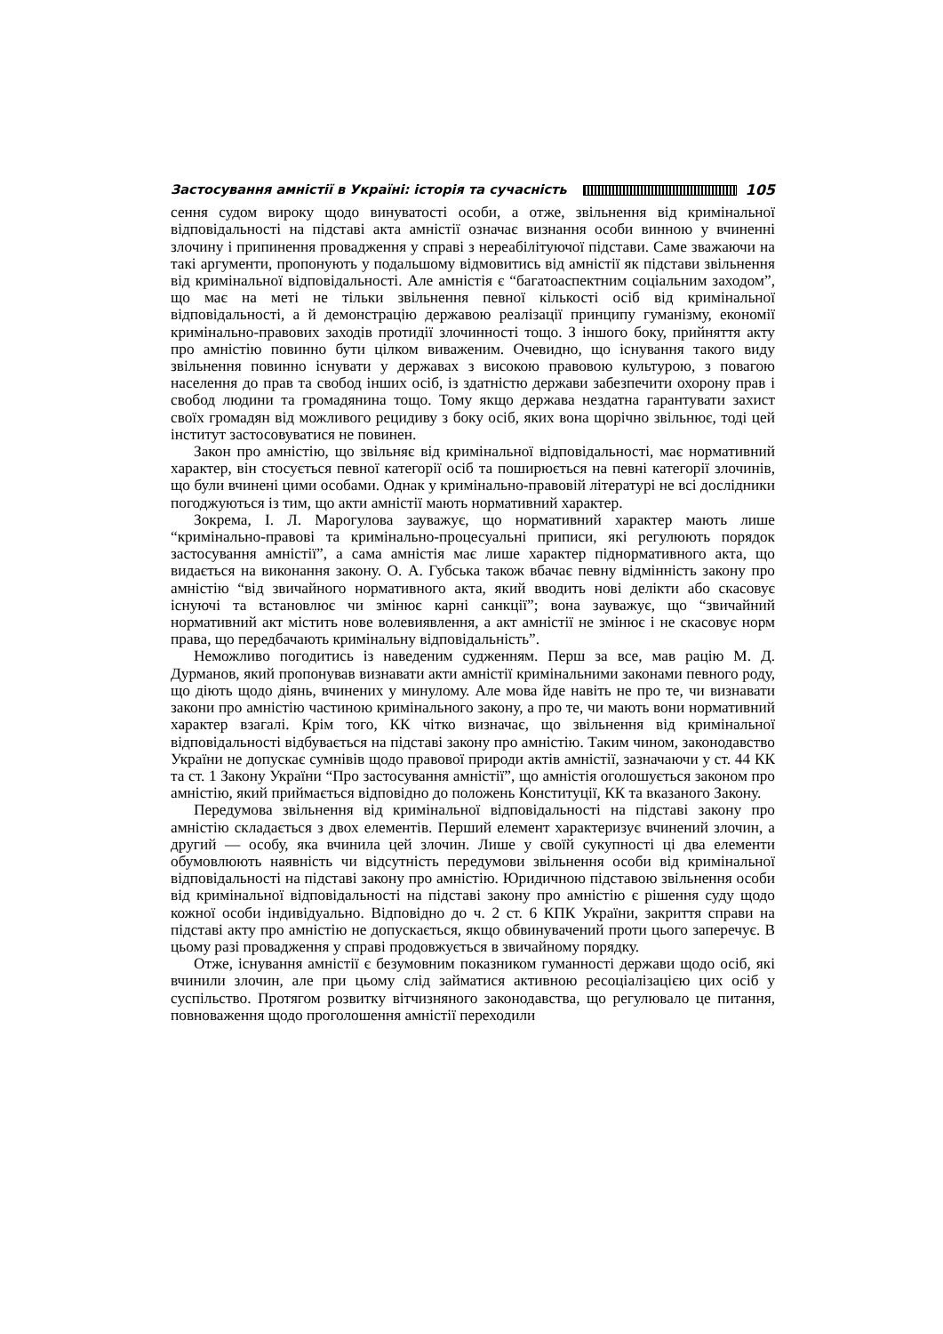Застосування амністії в Україні: історія та сучасність 105
сення судом вироку щодо винуватості особи, а отже, звільнення від кримінальної відповідальності на підставі акта амністії означає визнання особи винною у вчиненні злочину і припинення провадження у справі з нереабілітуючої підстави. Саме зважаючи на такі аргументи, пропонують у подальшому відмовитись від амністії як підстави звільнення від кримінальної відповідальності. Але амністія є “багатоаспектним соціальним заходом”, що має на меті не тільки звільнення певної кількості осіб від кримінальної відповідальності, а й демонстрацію державою реалізації принципу гуманізму, економії кримінально-правових заходів протидії злочинності тощо. З іншого боку, прийняття акту про амністію повинно бути цілком виваженим. Очевидно, що існування такого виду звільнення повинно існувати у державах з високою правовою культурою, з повагою населення до прав та свобод інших осіб, із здатністю держави забезпечити охорону прав і свобод людини та громадянина тощо. Тому якщо держава нездатна гарантувати захист своїх громадян від можливого рецидиву з боку осіб, яких вона щорічно звільнює, тоді цей інститут застосовуватися не повинен.
Закон про амністію, що звільняє від кримінальної відповідальності, має нормативний характер, він стосується певної категорії осіб та поширюється на певні категорії злочинів, що були вчинені цими особами. Однак у кримінально-правовій літературі не всі дослідники погоджуються із тим, що акти амністії мають нормативний характер.
Зокрема, І. Л. Марогулова зауважує, що нормативний характер мають лише “кримінально-правові та кримінально-процесуальні приписи, які регулюють порядок застосування амністії”, а сама амністія має лише характер піднормативного акта, що видається на виконання закону. О. А. Губська також вбачає певну відмінність закону про амністію “від звичайного нормативного акта, який вводить нові делікти або скасовує існуючі та встановлює чи змінює карні санкції”; вона зауважує, що “звичайний нормативний акт містить нове волевиявлення, а акт амністії не змінює і не скасовує норм права, що передбачають кримінальну відповідальність”.
Неможливо погодитись із наведеним судженням. Перш за все, мав рацію М. Д. Дурманов, який пропонував визнавати акти амністії кримінальними законами певного роду, що діють щодо діянь, вчинених у минулому. Але мова йде навіть не про те, чи визнавати закони про амністію частиною кримінального закону, а про те, чи мають вони нормативний характер взагалі. Крім того, КК чітко визначає, що звільнення від кримінальної відповідальності відбувається на підставі закону про амністію. Таким чином, законодавство України не допускає сумнівів щодо правової природи актів амністії, зазначаючи у ст. 44 КК та ст. 1 Закону України “Про застосування амністії”, що амністія оголошується законом про амністію, який приймається відповідно до положень Конституції, КК та вказаного Закону.
Передумова звільнення від кримінальної відповідальності на підставі закону про амністію складається з двох елементів. Перший елемент характеризує вчинений злочин, а другий — особу, яка вчинила цей злочин. Лише у своїй сукупності ці два елементи обумовлюють наявність чи відсутність передумови звільнення особи від кримінальної відповідальності на підставі закону про амністію. Юридичною підставою звільнення особи від кримінальної відповідальності на підставі закону про амністію є рішення суду щодо кожної особи індивідуально. Відповідно до ч. 2 ст. 6 КПК України, закриття справи на підставі акту про амністію не допускається, якщо обвинувачений проти цього заперечує. В цьому разі провадження у справі продовжується в звичайному порядку.
Отже, існування амністії є безумовним показником гуманності держави щодо осіб, які вчинили злочин, але при цьому слід займатися активною ресоціалізацією цих осіб у суспільство. Протягом розвитку вітчизняного законодавства, що регулювало це питання, повноваження щодо проголошення амністії переходили